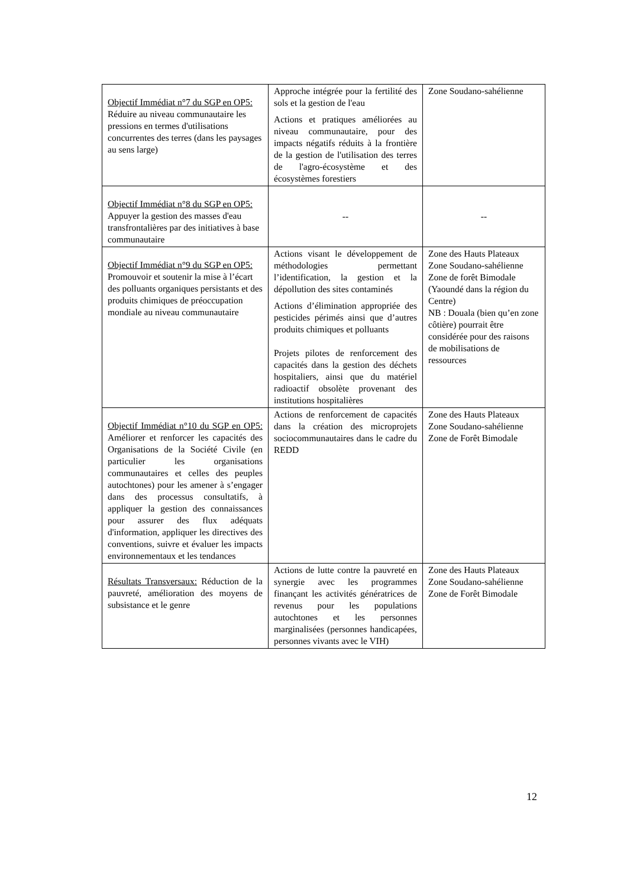| Objectif Immédiat n°7 du SGP en OP5: Réduire au niveau communautaire les pressions en termes d'utilisations concurrentes des terres (dans les paysages au sens large) | Approche intégrée pour la fertilité des sols et la gestion de l'eau Actions et pratiques améliorées au niveau communautaire, pour des impacts négatifs réduits à la frontière de la gestion de l'utilisation des terres de l'agro-écosystème et des écosystèmes forestiers | Zone Soudano-sahélienne |
| Objectif Immédiat n°8 du SGP en OP5: Appuyer la gestion des masses d'eau transfrontalières par des initiatives à base communautaire | -- | -- |
| Objectif Immédiat n°9 du SGP en OP5: Promouvoir et soutenir la mise à l’écart des polluants organiques persistants et des produits chimiques de préoccupation mondiale au niveau communautaire | Actions visant le développement de méthodologies permettant l’identification, la gestion et la dépollution des sites contaminés Actions d’élimination appropriée des pesticides périmés ainsi que d’autres produits chimiques et polluants Projets pilotes de renforcement des capacités dans la gestion des déchets hospitaliers, ainsi que du matériel radioactif obsolète provenant des institutions hospitalières | Zone des Hauts Plateaux Zone Soudano-sahélienne Zone de forêt Bimodale (Yaoundé dans la région du Centre) NB : Douala (bien qu’en zone côtière) pourrait être considérée pour des raisons de mobilisations de ressources |
| Objectif Immédiat n°10 du SGP en OP5: Améliorer et renforcer les capacités des Organisations de la Société Civile (en particulier les organisations communautaires et celles des peuples autochtones) pour les amener à s’engager dans des processus consultatifs, à appliquer la gestion des connaissances pour assurer des flux adéquats d'information, appliquer les directives des conventions, suivre et évaluer les impacts environnementaux et les tendances | Actions de renforcement de capacités dans la création des microprojets sociocommunautaires dans le cadre du REDD | Zone des Hauts Plateaux Zone Soudano-sahélienne Zone de Forêt Bimodale |
| Résultats Transversaux: Réduction de la pauvreté, amélioration des moyens de subsistance et le genre | Actions de lutte contre la pauvreté en synergie avec les programmes finançant les activités génératrices de revenus pour les populations autochtones et les personnes marginalisées (personnes handicapées, personnes vivants avec le VIH) | Zone des Hauts Plateaux Zone Soudano-sahélienne Zone de Forêt Bimodale |
12